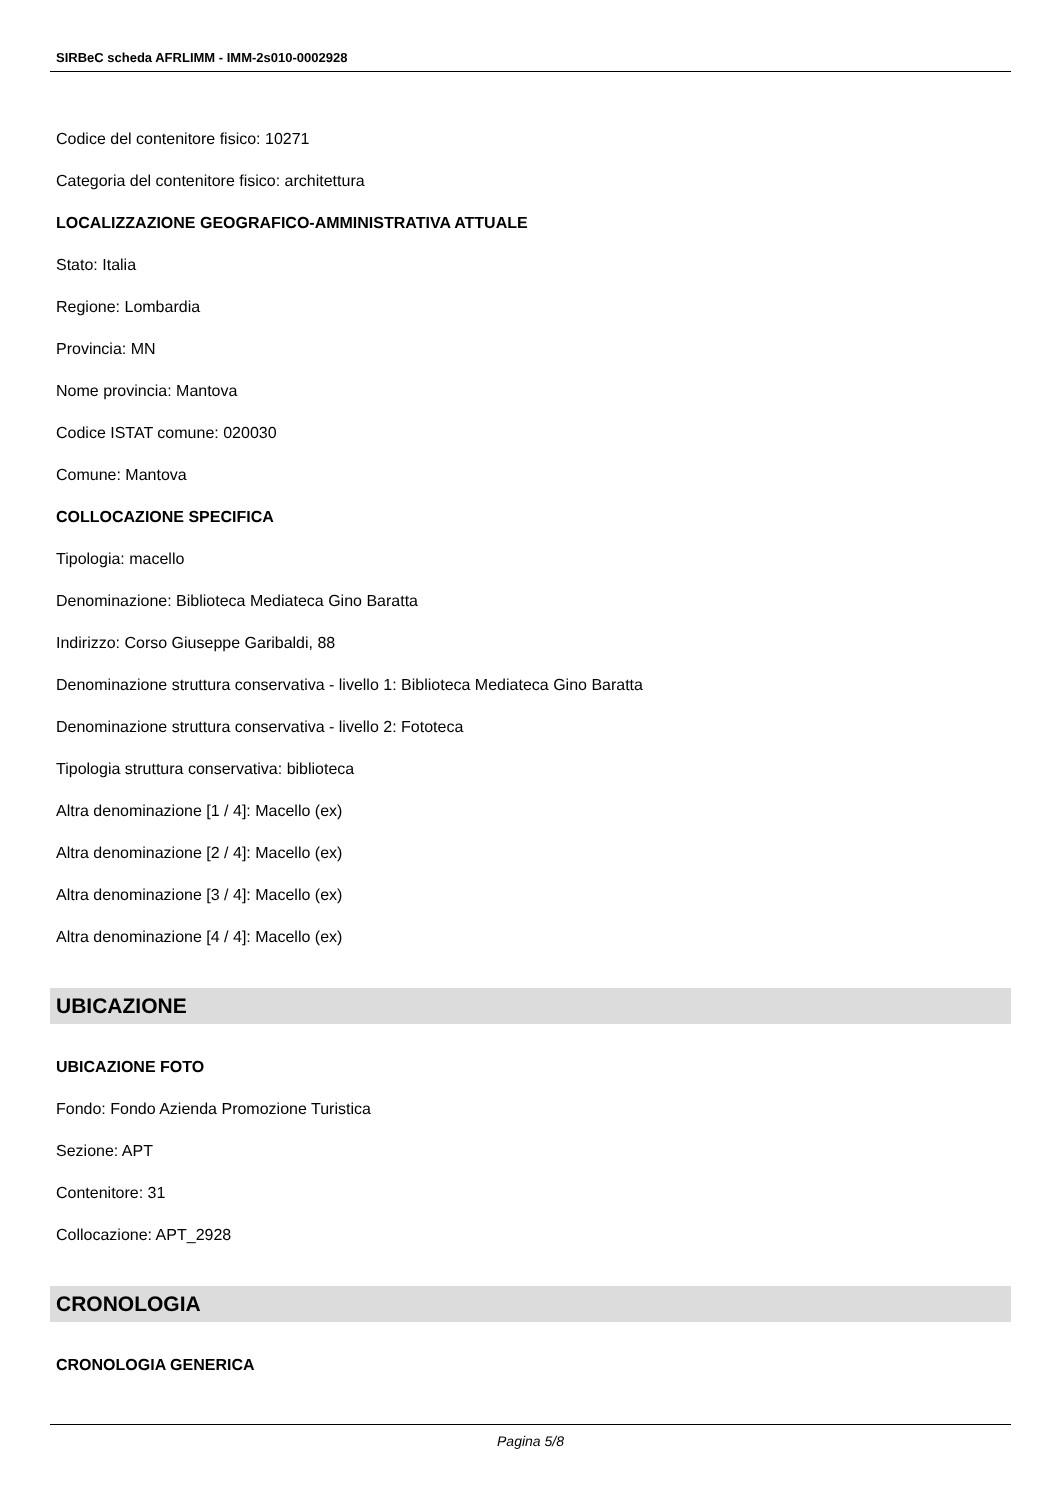SIRBeC scheda AFRLIMM - IMM-2s010-0002928
Codice del contenitore fisico: 10271
Categoria del contenitore fisico: architettura
LOCALIZZAZIONE GEOGRAFICO-AMMINISTRATIVA ATTUALE
Stato: Italia
Regione: Lombardia
Provincia: MN
Nome provincia: Mantova
Codice ISTAT comune: 020030
Comune: Mantova
COLLOCAZIONE SPECIFICA
Tipologia: macello
Denominazione: Biblioteca Mediateca Gino Baratta
Indirizzo: Corso Giuseppe Garibaldi, 88
Denominazione struttura conservativa - livello 1: Biblioteca Mediateca Gino Baratta
Denominazione struttura conservativa - livello 2: Fototeca
Tipologia struttura conservativa: biblioteca
Altra denominazione [1 / 4]: Macello (ex)
Altra denominazione [2 / 4]: Macello (ex)
Altra denominazione [3 / 4]: Macello (ex)
Altra denominazione [4 / 4]: Macello (ex)
UBICAZIONE
UBICAZIONE FOTO
Fondo: Fondo Azienda Promozione Turistica
Sezione: APT
Contenitore: 31
Collocazione: APT_2928
CRONOLOGIA
CRONOLOGIA GENERICA
Pagina 5/8